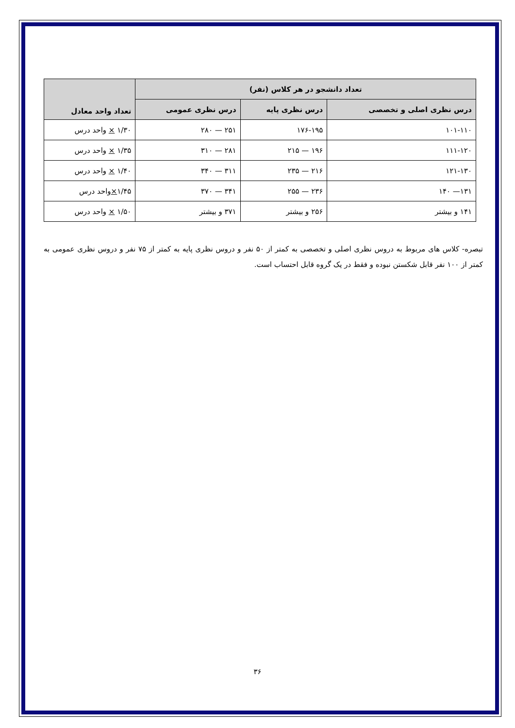| تعداد دانشجو در هر کلاس (نفر) | | | تعداد واحد معادل |
| --- | --- | --- | --- |
| درس نظری اصلی و تخصصی | درس نظری پایه | درس نظری عمومی | |
| ۱۰۱-۱۱۰ | ۱۷۶-۱۹۵ | ۲۵۱ — ۲۸۰ | ۱/۳۰ × واحد درس |
| ۱۱۱-۱۲۰ | ۱۹۶ — ۲۱۵ | ۲۸۱ — ۳۱۰ | ۱/۳۵ × واحد درس |
| ۱۲۱-۱۳۰ | ۲۱۶ — ۲۳۵ | ۳۱۱ — ۳۴۰ | ۱/۴۰ × واحد درس |
| ۱۳۱— ۱۴۰ | ۲۳۶ — ۲۵۵ | ۳۴۱ — ۳۷۰ | ۱/۴۵ × واحد درس |
| ۱۴۱ و بیشتر | ۲۵۶ و بیشتر | ۳۷۱ و بیشتر | ۱/۵۰ × واحد درس |
تبصره- کلاس های مربوط به دروس نظری اصلی و تخصصی به کمتر از ۵۰ نفر و دروس نظری پایه به کمتر از ۷۵ نفر و دروس نظری عمومی به کمتر از ۱۰۰ نفر قابل شکستن نبوده و فقط در یک گروه قابل احتساب است.
۳۶